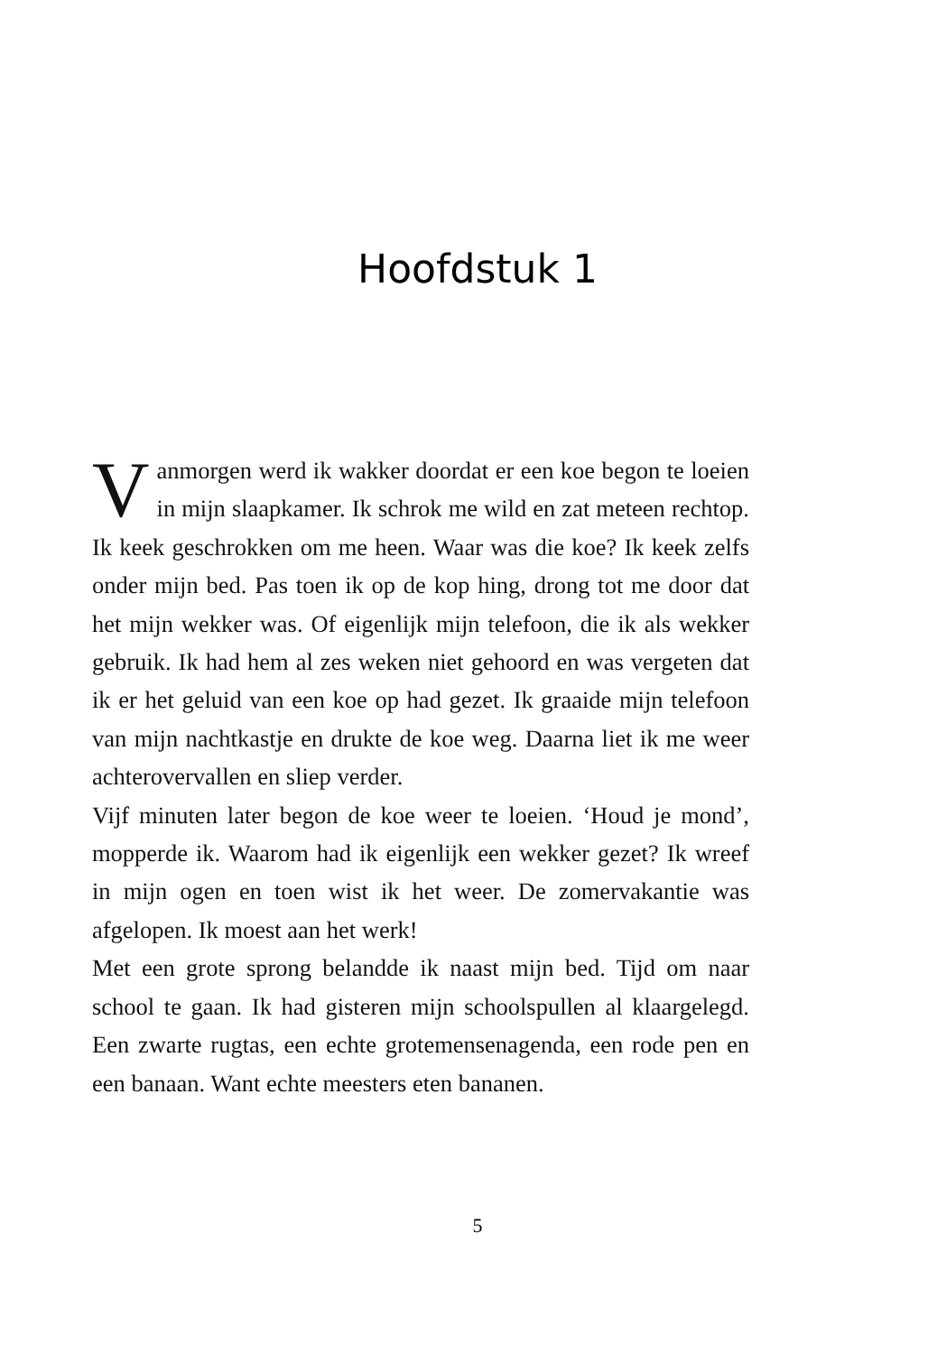Hoofdstuk 1
Vanmorgen werd ik wakker doordat er een koe begon te loeien in mijn slaapkamer. Ik schrok me wild en zat met­een rechtop. Ik keek geschrokken om me heen. Waar was die koe? Ik keek zelfs onder mijn bed. Pas toen ik op de kop hing, drong tot me door dat het mijn wekker was. Of eigenlijk mijn telefoon, die ik als wekker gebruik. Ik had hem al zes weken niet gehoord en was vergeten dat ik er het geluid van een koe op had gezet. Ik graaide mijn telefoon van mijn nachtkastje en drukte de koe weg. Daarna liet ik me weer achterovervallen en sliep ver­der.
Vijf minuten later begon de koe weer te loeien. ‘Houd je mond’, mopperde ik. Waarom had ik eigenlijk een wekker gezet? Ik wreef in mijn ogen en toen wist ik het weer. De zomervakantie was afgelopen. Ik moest aan het werk!
Met een grote sprong belandde ik naast mijn bed. Tijd om naar school te gaan. Ik had gisteren mijn schoolspullen al klaargelegd. Een zwarte rugtas, een echte grotemensenagenda, een rode pen en een banaan. Want echte meesters eten bananen.
5